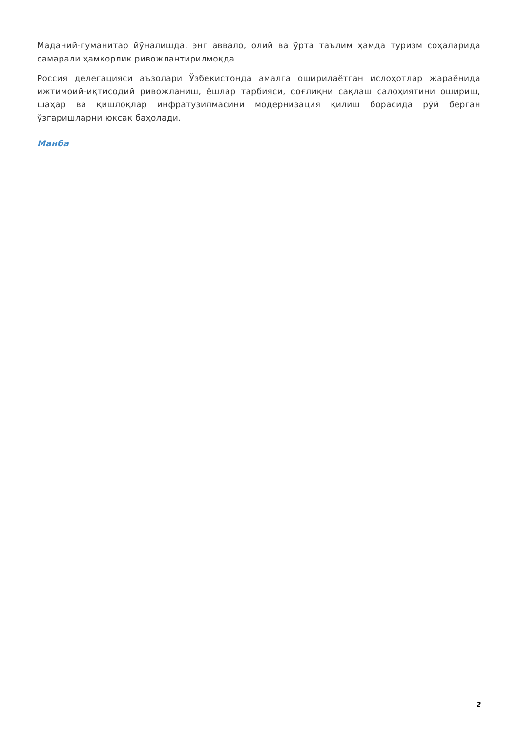Маданий-гуманитар йўналишда, энг аввало, олий ва ўрта таълим ҳамда туризм соҳаларида самарали ҳамкорлик ривожлантирилмоқда.
Россия делегацияси аъзолари Ўзбекистонда амалга оширилаётган ислоҳотлар жараёнида ижтимоий-иқтисодий ривожланиш, ёшлар тарбияси, соғлиқни сақлаш салоҳиятини ошириш, шаҳар ва қишлоқлар инфратузилмасини модернизация қилиш борасида рўй берган ўзгаришларни юксак баҳолади.
Манба
2